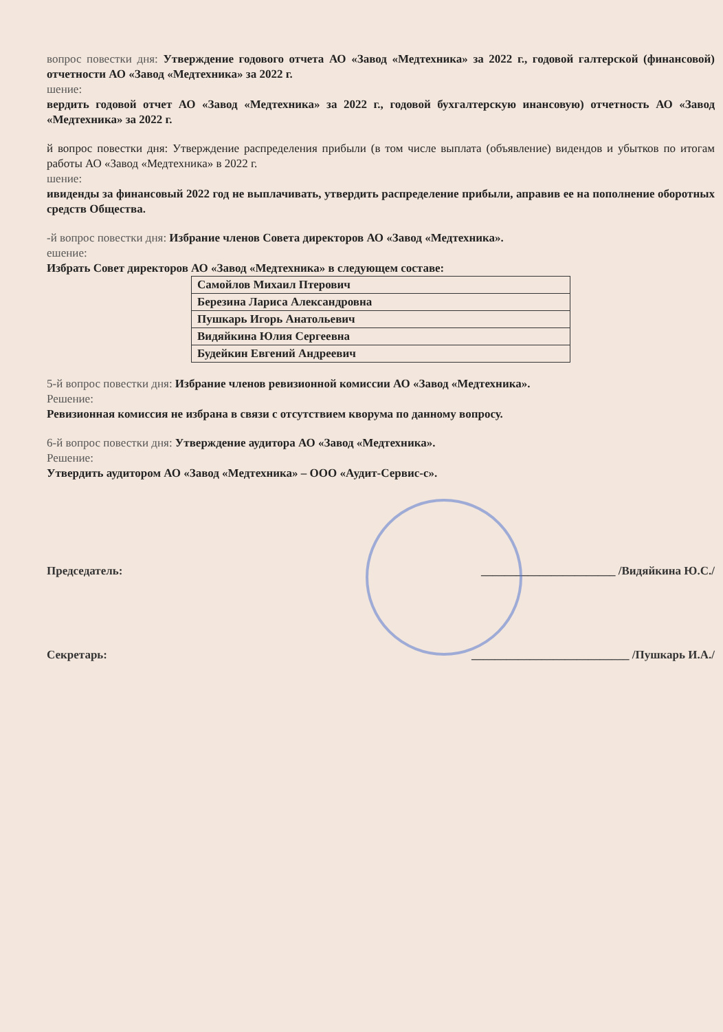вопрос повестки дня: Утверждение годового отчета АО «Завод «Медтехника» за 2022 г., годовой галтерской (финансовой) отчетности АО «Завод «Медтехника» за 2022 г.
шение:
вердить годовой отчет АО «Завод «Медтехника» за 2022 г., годовой бухгалтерскую инансовую) отчетность АО «Завод «Медтехника» за 2022 г.
й вопрос повестки дня: Утверждение распределения прибыли (в том числе выплата (объявление) видендов и убытков по итогам работы АО «Завод «Медтехника» в 2022 г.
шение:
ивиденды за финансовый 2022 год не выплачивать, утвердить распределение прибыли, аправив ее на пополнение оборотных средств Общества.
-й вопрос повестки дня: Избрание членов Совета директоров АО «Завод «Медтехника».
ешение:
Избрать Совет директоров АО «Завод «Медтехника» в следующем составе:
| Самойлов Михаил Птерович |
| Березина Лариса Александровна |
| Пушкарь Игорь Анатольевич |
| Видяйкина Юлия Сергеевна |
| Будейкин Евгений Андреевич |
5-й вопрос повестки дня: Избрание членов ревизионной комиссии АО «Завод «Медтехника».
Решение:
Ревизионная комиссия не избрана в связи с отсутствием кворума по данному вопросу.
6-й вопрос повестки дня: Утверждение аудитора АО «Завод «Медтехника».
Решение:
Утвердить аудитором АО «Завод «Медтехника» – ООО «Аудит-Сервис-с».
Председатель: _______________________ /Видяйкина Ю.С./
Секретарь: ___________________________ /Пушкарь И.А./